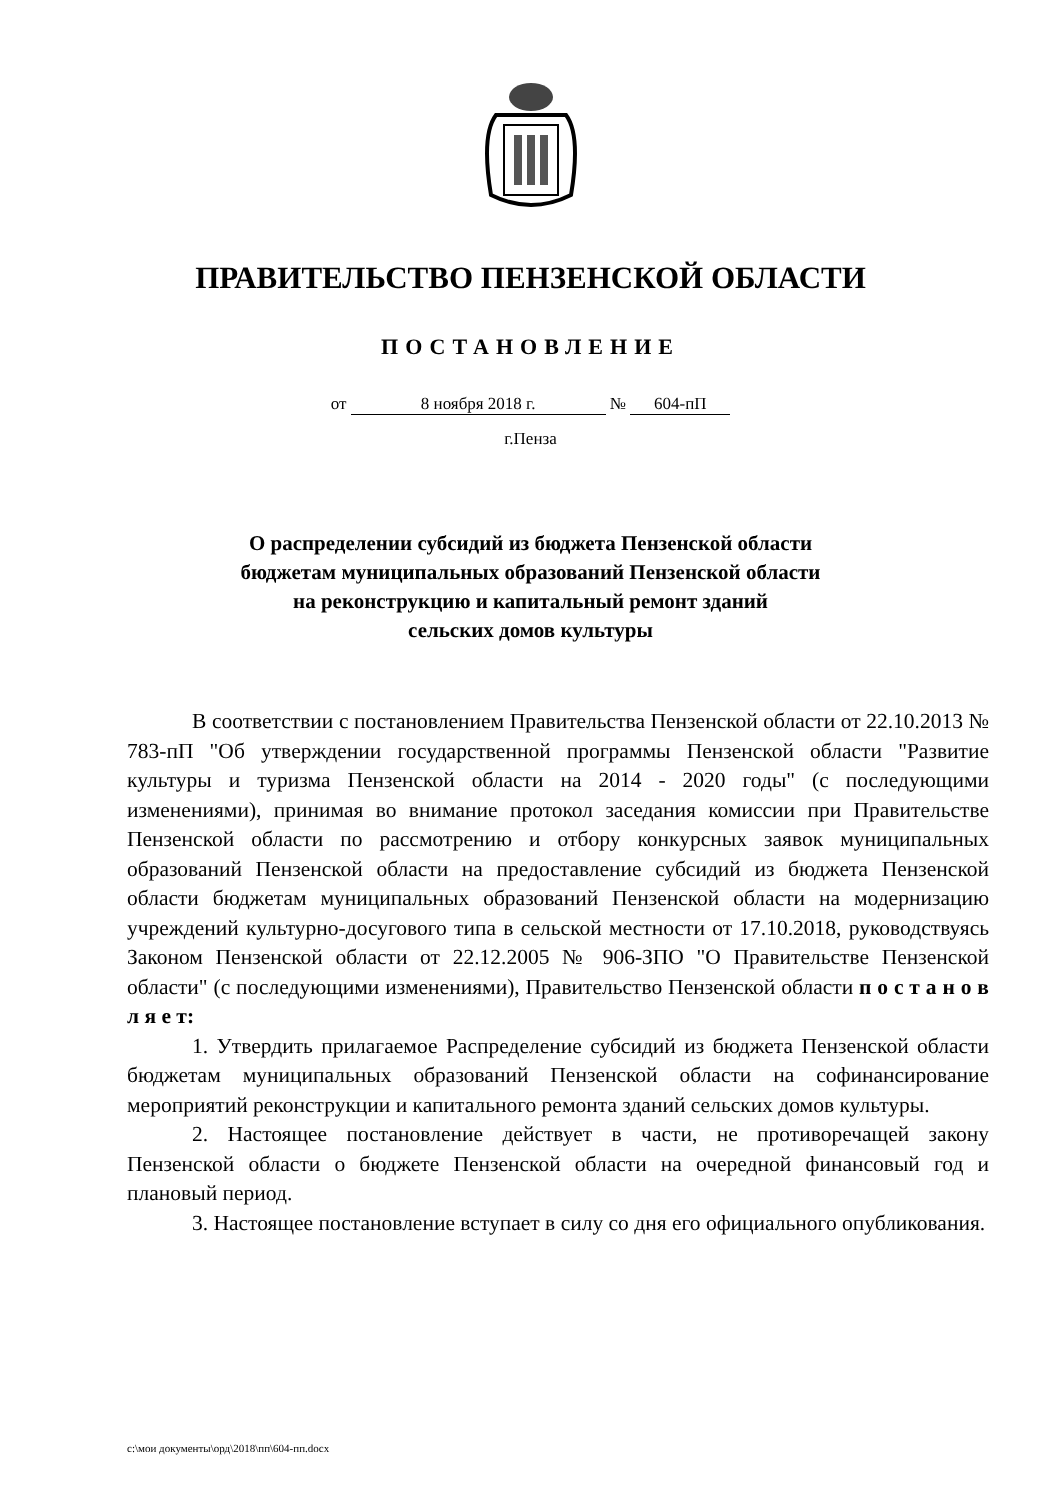ПРАВИТЕЛЬСТВО ПЕНЗЕНСКОЙ ОБЛАСТИ
ПОСТАНОВЛЕНИЕ
от 8 ноября 2018 г. № 604-пП
г.Пенза
О распределении субсидий из бюджета Пензенской области
бюджетам муниципальных образований Пензенской области
на реконструкцию и капитальный ремонт зданий
сельских домов культуры
В соответствии с постановлением Правительства Пензенской области от 22.10.2013 № 783-пП "Об утверждении государственной программы Пензенской области "Развитие культуры и туризма Пензенской области на 2014 - 2020 годы" (с последующими изменениями), принимая во внимание протокол заседания комиссии при Правительстве Пензенской области по рассмотрению и отбору конкурсных заявок муниципальных образований Пензенской области на предоставление субсидий из бюджета Пензенской области бюджетам муниципальных образований Пензенской области на модернизацию учреждений культурно-досугового типа в сельской местности от 17.10.2018, руководствуясь Законом Пензенской области от 22.12.2005 № 906-ЗПО "О Правительстве Пензенской области" (с последующими изменениями), Правительство Пензенской области п о с т а н о в л я е т:
1. Утвердить прилагаемое Распределение субсидий из бюджета Пензенской области бюджетам муниципальных образований Пензенской области на софинансирование мероприятий реконструкции и капитального ремонта зданий сельских домов культуры.
2. Настоящее постановление действует в части, не противоречащей закону Пензенской области о бюджете Пензенской области на очередной финансовый год и плановый период.
3. Настоящее постановление вступает в силу со дня его официального опубликования.
c:\мои документы\орд\2018\пп\604-пп.docx